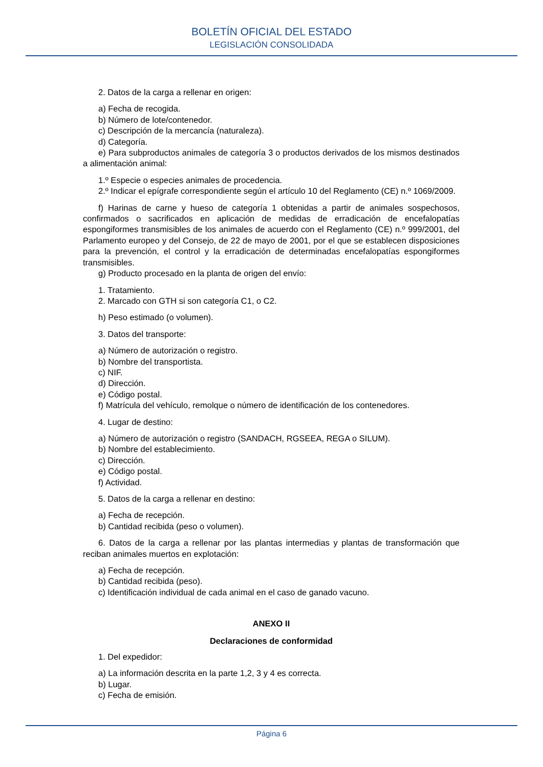BOLETÍN OFICIAL DEL ESTADO
LEGISLACIÓN CONSOLIDADA
2. Datos de la carga a rellenar en origen:
a) Fecha de recogida.
b) Número de lote/contenedor.
c) Descripción de la mercancía (naturaleza).
d) Categoría.
e) Para subproductos animales de categoría 3 o productos derivados de los mismos destinados a alimentación animal:
1.º Especie o especies animales de procedencia.
2.º Indicar el epígrafe correspondiente según el artículo 10 del Reglamento (CE) n.º 1069/2009.
f) Harinas de carne y hueso de categoría 1 obtenidas a partir de animales sospechosos, confirmados o sacrificados en aplicación de medidas de erradicación de encefalopatías espongiformes transmisibles de los animales de acuerdo con el Reglamento (CE) n.º 999/2001, del Parlamento europeo y del Consejo, de 22 de mayo de 2001, por el que se establecen disposiciones para la prevención, el control y la erradicación de determinadas encefalopatías espongiformes transmisibles.
g) Producto procesado en la planta de origen del envío:
1. Tratamiento.
2. Marcado con GTH si son categoría C1, o C2.
h) Peso estimado (o volumen).
3. Datos del transporte:
a) Número de autorización o registro.
b) Nombre del transportista.
c) NIF.
d) Dirección.
e) Código postal.
f) Matrícula del vehículo, remolque o número de identificación de los contenedores.
4. Lugar de destino:
a) Número de autorización o registro (SANDACH, RGSEEA, REGA o SILUM).
b) Nombre del establecimiento.
c) Dirección.
e) Código postal.
f) Actividad.
5. Datos de la carga a rellenar en destino:
a) Fecha de recepción.
b) Cantidad recibida (peso o volumen).
6. Datos de la carga a rellenar por las plantas intermedias y plantas de transformación que reciban animales muertos en explotación:
a) Fecha de recepción.
b) Cantidad recibida (peso).
c) Identificación individual de cada animal en el caso de ganado vacuno.
ANEXO II
Declaraciones de conformidad
1. Del expedidor:
a) La información descrita en la parte 1,2, 3 y 4 es correcta.
b) Lugar.
c) Fecha de emisión.
Página 6